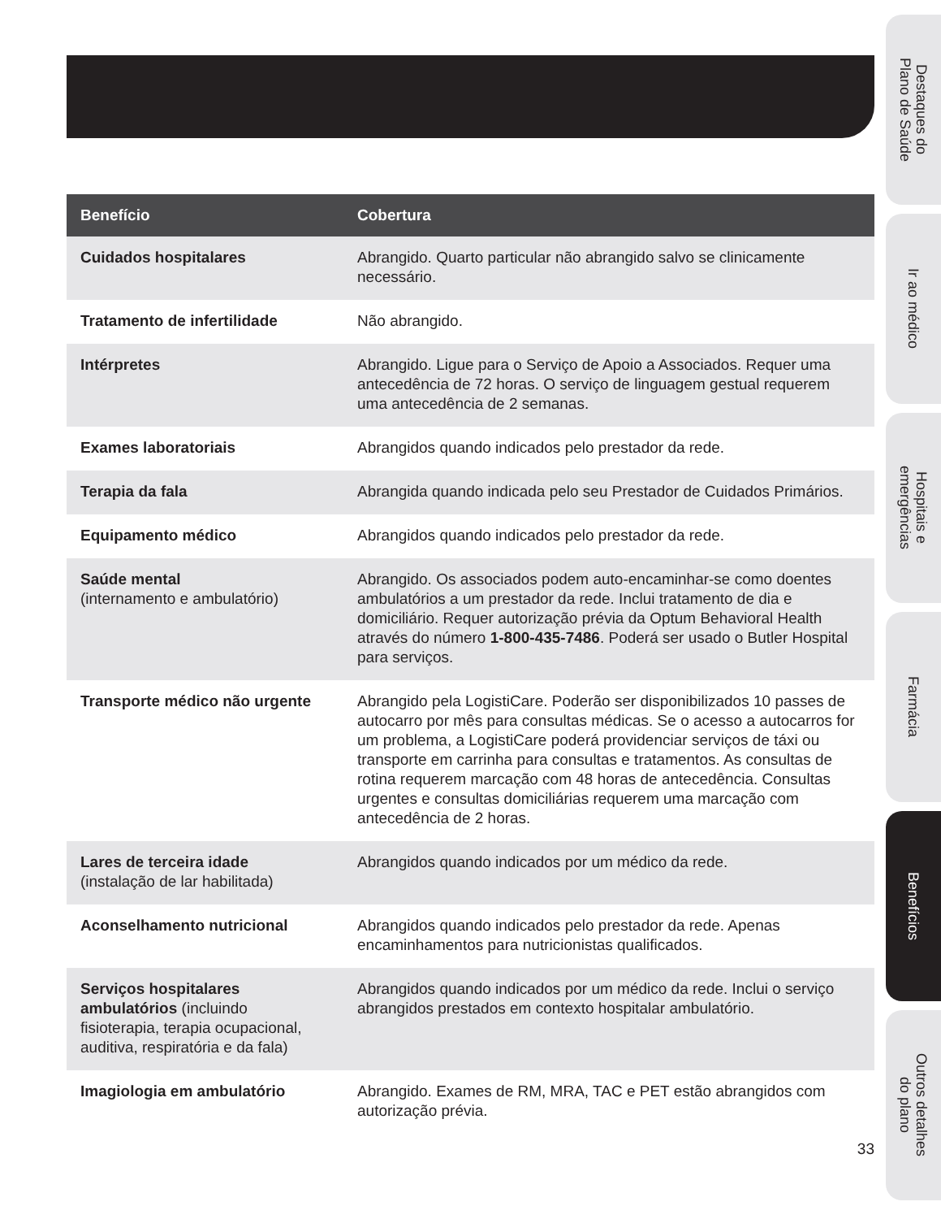| Benefício | Cobertura |
| --- | --- |
| Cuidados hospitalares | Abrangido. Quarto particular não abrangido salvo se clinicamente necessário. |
| Tratamento de infertilidade | Não abrangido. |
| Intérpretes | Abrangido. Ligue para o Serviço de Apoio a Associados. Requer uma antecedência de 72 horas. O serviço de linguagem gestual requerem uma antecedência de 2 semanas. |
| Exames laboratoriais | Abrangidos quando indicados pelo prestador da rede. |
| Terapia da fala | Abrangida quando indicada pelo seu Prestador de Cuidados Primários. |
| Equipamento médico | Abrangidos quando indicados pelo prestador da rede. |
| Saúde mental (internamento e ambulatório) | Abrangido. Os associados podem auto-encaminhar-se como doentes ambulatórios a um prestador da rede. Inclui tratamento de dia e domiciliário. Requer autorização prévia da Optum Behavioral Health através do número 1-800-435-7486 . Poderá ser usado o Butler Hospital para serviços. |
| Transporte médico não urgente | Abrangido pela LogistiCare. Poderão ser disponibilizados 10 passes de autocarro por mês para consultas médicas. Se o acesso a autocarros for um problema, a LogistiCare poderá providenciar serviços de táxi ou transporte em carrinha para consultas e tratamentos. As consultas de rotina requerem marcação com 48 horas de antecedência. Consultas urgentes e consultas domiciliárias requerem uma marcação com antecedência de 2 horas. |
| Lares de terceira idade (instalação de lar habilitada) | Abrangidos quando indicados por um médico da rede. |
| Aconselhamento nutricional | Abrangidos quando indicados pelo prestador da rede. Apenas encaminhamentos para nutricionistas qualificados. |
| Serviços hospitalares ambulatórios (incluindo fisioterapia, terapia ocupacional, auditiva, respiratória e da fala) | Abrangidos quando indicados por um médico da rede. Inclui o serviço abrangidos prestados em contexto hospitalar ambulatório. |
| Imagiologia em ambulatório | Abrangido. Exames de RM, MRA, TAC e PET estão abrangidos com autorização prévia. |
33
Destaques do
Plano de Saúde
Ir ao médico
Hospitais e
emergências
Farmácia
Benefícios
Outros detalhes
do plano